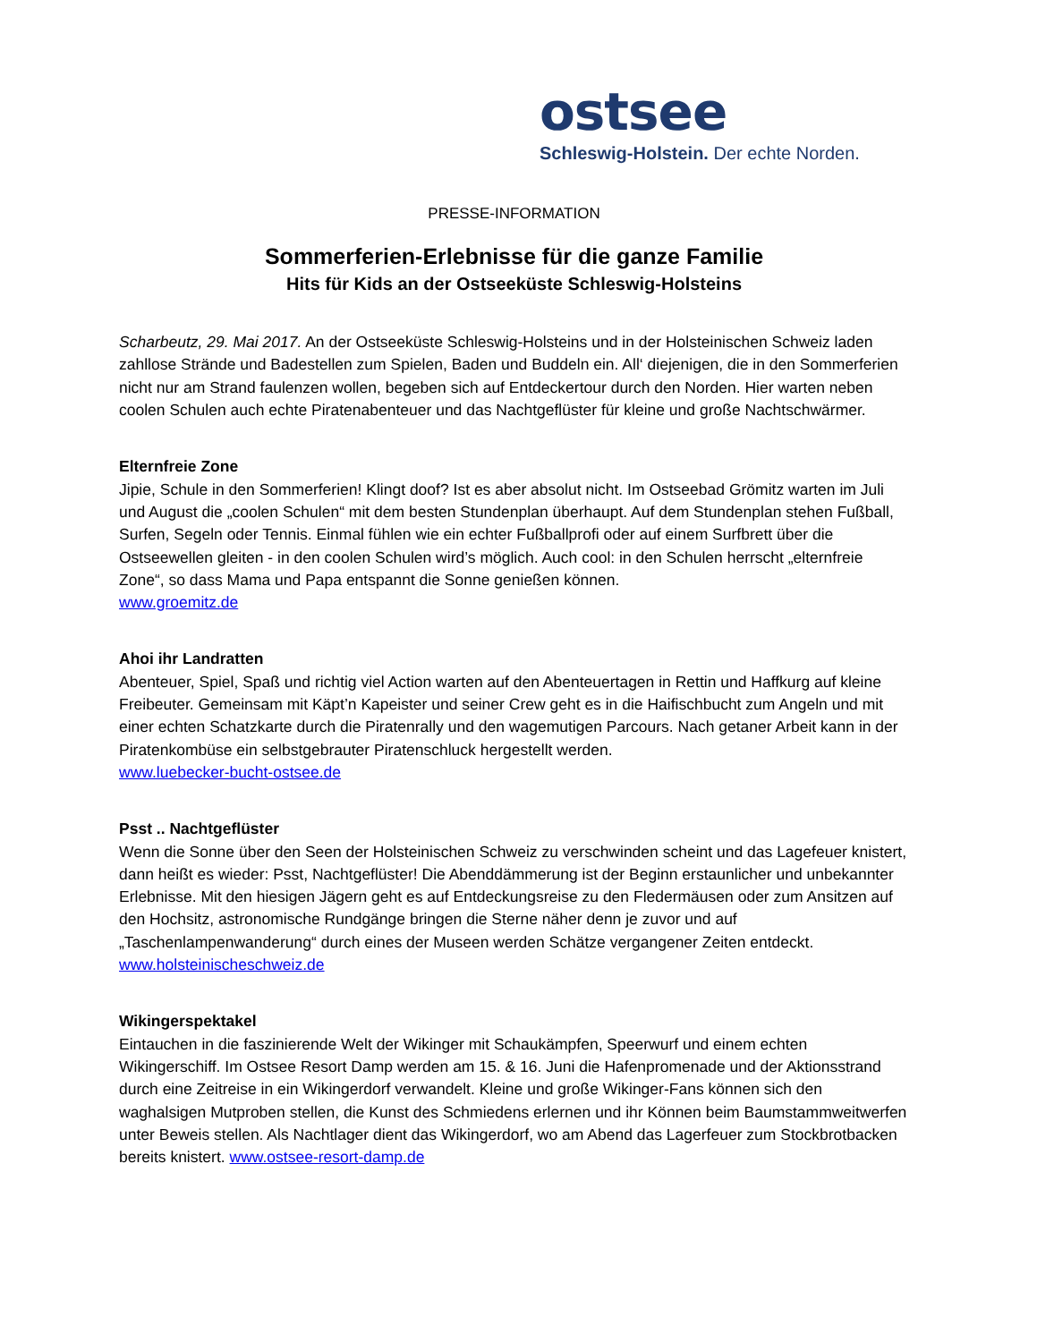ostsee
Schleswig-Holstein. Der echte Norden.
PRESSE-INFORMATION
Sommerferien-Erlebnisse für die ganze Familie
Hits für Kids an der Ostseeküste Schleswig-Holsteins
Scharbeutz, 29. Mai 2017. An der Ostseeküste Schleswig-Holsteins und in der Holsteinischen Schweiz laden zahllose Strände und Badestellen zum Spielen, Baden und Buddeln ein. All‘ diejenigen, die in den Sommerferien nicht nur am Strand faulenzen wollen, begeben sich auf Entdeckertour durch den Norden. Hier warten neben coolen Schulen auch echte Piratenabenteuer und das Nachtgeflüster für kleine und große Nachtschwärmer.
Elternfreie Zone
Jipie, Schule in den Sommerferien! Klingt doof? Ist es aber absolut nicht. Im Ostseebad Grömitz warten im Juli und August die „coolen Schulen“ mit dem besten Stundenplan überhaupt. Auf dem Stundenplan stehen Fußball, Surfen, Segeln oder Tennis. Einmal fühlen wie ein echter Fußballprofi oder auf einem Surfbrett über die Ostseewellen gleiten - in den coolen Schulen wird’s möglich. Auch cool: in den Schulen herrscht „elternfreie Zone“, so dass Mama und Papa entspannt die Sonne genießen können.
www.groemitz.de
Ahoi ihr Landratten
Abenteuer, Spiel, Spaß und richtig viel Action warten auf den Abenteuertagen in Rettin und Haffkurg auf kleine Freibeuter. Gemeinsam mit Käpt’n Kapeister und seiner Crew geht es in die Haifischbucht zum Angeln und mit einer echten Schatzkarte durch die Piratenrally und den wagemutigen Parcours. Nach getaner Arbeit kann in der Piratenkombüse ein selbstgebrauter Piratenschluck hergestellt werden.
www.luebecker-bucht-ostsee.de
Psst .. Nachtgeflüster
Wenn die Sonne über den Seen der Holsteinischen Schweiz zu verschwinden scheint und das Lagefeuer knistert, dann heißt es wieder: Psst, Nachtgeflüster! Die Abenddämmerung ist der Beginn erstaunlicher und unbekannter Erlebnisse. Mit den hiesigen Jägern geht es auf Entdeckungsreise zu den Fledermäusen oder zum Ansitzen auf den Hochsitz, astronomische Rundgänge bringen die Sterne näher denn je zuvor und auf „Taschenlampenwanderung“ durch eines der Museen werden Schätze vergangener Zeiten entdeckt. www.holsteinischeschweiz.de
Wikingerspektakel
Eintauchen in die faszinierende Welt der Wikinger mit Schaukämpfen, Speerwurf und einem echten Wikingerschiff. Im Ostsee Resort Damp werden am 15. & 16. Juni die Hafenpromenade und der Aktionsstrand durch eine Zeitreise in ein Wikingerdorf verwandelt. Kleine und große Wikinger-Fans können sich den waghalsigen Mutproben stellen, die Kunst des Schmiedens erlernen und ihr Können beim Baumstammweitwerfen unter Beweis stellen. Als Nachtlager dient das Wikingerdorf, wo am Abend das Lagerfeuer zum Stockbrotbacken bereits knistert. www.ostsee-resort-damp.de